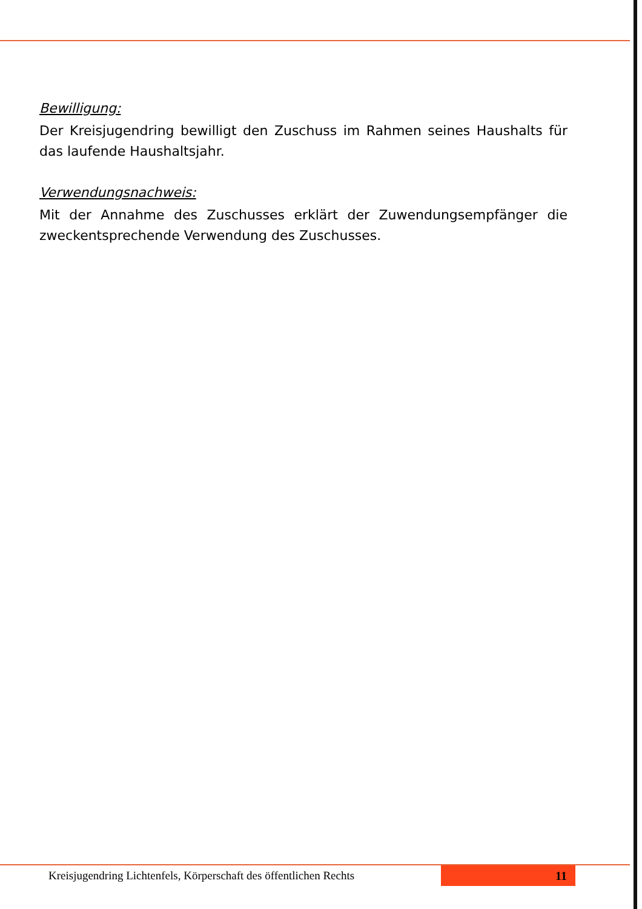Bewilligung:
Der Kreisjugendring bewilligt den Zuschuss im Rahmen seines Haushalts für das laufende Haushaltsjahr.
Verwendungsnachweis:
Mit der Annahme des Zuschusses erklärt der Zuwendungsempfänger die zweckentsprechende Verwendung des Zuschusses.
Kreisjugendring Lichtenfels, Körperschaft des öffentlichen Rechts
11